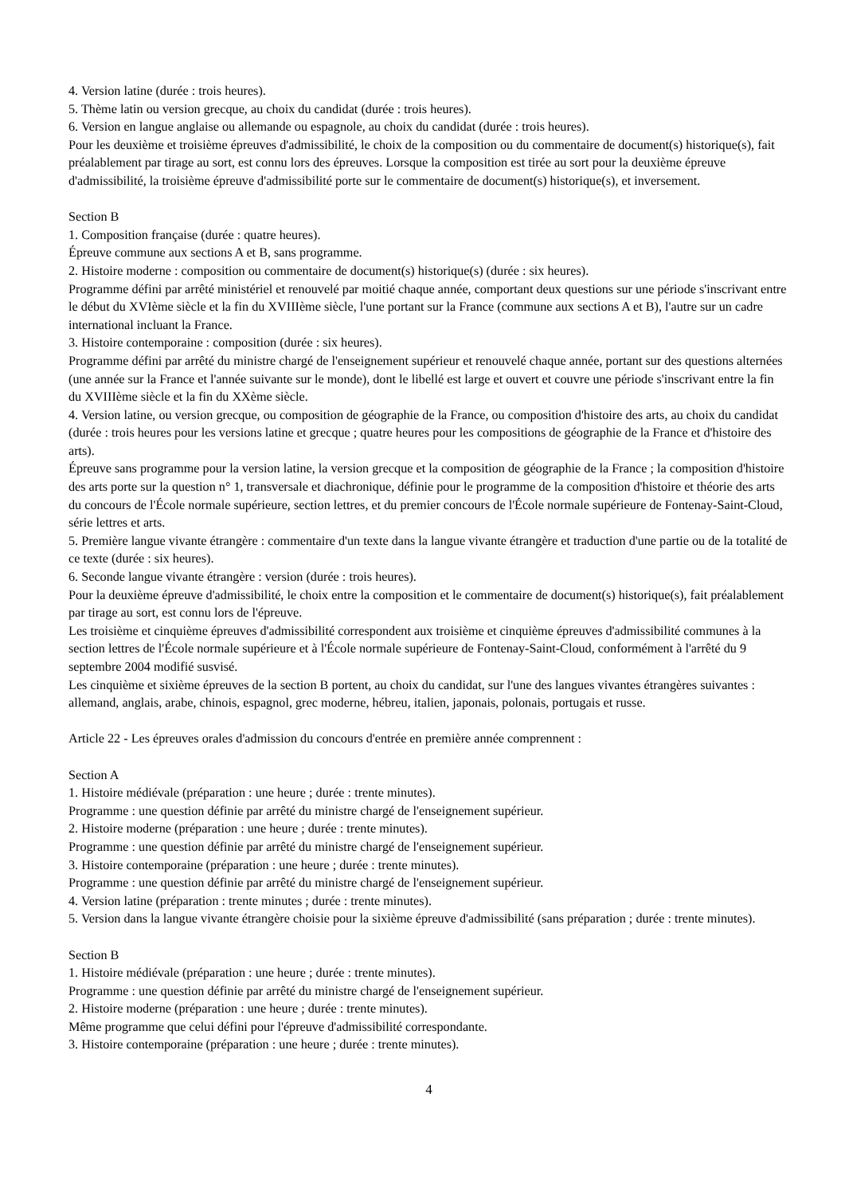4. Version latine (durée : trois heures).
5. Thème latin ou version grecque, au choix du candidat (durée : trois heures).
6. Version en langue anglaise ou allemande ou espagnole, au choix du candidat (durée : trois heures).
Pour les deuxième et troisième épreuves d'admissibilité, le choix de la composition ou du commentaire de document(s) historique(s), fait préalablement par tirage au sort, est connu lors des épreuves. Lorsque la composition est tirée au sort pour la deuxième épreuve d'admissibilité, la troisième épreuve d'admissibilité porte sur le commentaire de document(s) historique(s), et inversement.
Section B
1. Composition française (durée : quatre heures).
Épreuve commune aux sections A et B, sans programme.
2. Histoire moderne : composition ou commentaire de document(s) historique(s) (durée : six heures).
Programme défini par arrêté ministériel et renouvelé par moitié chaque année, comportant deux questions sur une période s'inscrivant entre le début du XVIème siècle et la fin du XVIIIème siècle, l'une portant sur la France (commune aux sections A et B), l'autre sur un cadre international incluant la France.
3. Histoire contemporaine : composition (durée : six heures).
Programme défini par arrêté du ministre chargé de l'enseignement supérieur et renouvelé chaque année, portant sur des questions alternées (une année sur la France et l'année suivante sur le monde), dont le libellé est large et ouvert et couvre une période s'inscrivant entre la fin du XVIIIème siècle et la fin du XXème siècle.
4. Version latine, ou version grecque, ou composition de géographie de la France, ou composition d'histoire des arts, au choix du candidat (durée : trois heures pour les versions latine et grecque ; quatre heures pour les compositions de géographie de la France et d'histoire des arts).
Épreuve sans programme pour la version latine, la version grecque et la composition de géographie de la France ; la composition d'histoire des arts porte sur la question n° 1, transversale et diachronique, définie pour le programme de la composition d'histoire et théorie des arts du concours de l'École normale supérieure, section lettres, et du premier concours de l'École normale supérieure de Fontenay-Saint-Cloud, série lettres et arts.
5. Première langue vivante étrangère : commentaire d'un texte dans la langue vivante étrangère et traduction d'une partie ou de la totalité de ce texte (durée : six heures).
6. Seconde langue vivante étrangère : version (durée : trois heures).
Pour la deuxième épreuve d'admissibilité, le choix entre la composition et le commentaire de document(s) historique(s), fait préalablement par tirage au sort, est connu lors de l'épreuve.
Les troisième et cinquième épreuves d'admissibilité correspondent aux troisième et cinquième épreuves d'admissibilité communes à la section lettres de l'École normale supérieure et à l'École normale supérieure de Fontenay-Saint-Cloud, conformément à l'arrêté du 9 septembre 2004 modifié susvisé.
Les cinquième et sixième épreuves de la section B portent, au choix du candidat, sur l'une des langues vivantes étrangères suivantes : allemand, anglais, arabe, chinois, espagnol, grec moderne, hébreu, italien, japonais, polonais, portugais et russe.
Article 22 - Les épreuves orales d'admission du concours d'entrée en première année comprennent :
Section A
1. Histoire médiévale (préparation : une heure ; durée : trente minutes).
Programme : une question définie par arrêté du ministre chargé de l'enseignement supérieur.
2. Histoire moderne (préparation : une heure ; durée : trente minutes).
Programme : une question définie par arrêté du ministre chargé de l'enseignement supérieur.
3. Histoire contemporaine (préparation : une heure ; durée : trente minutes).
Programme : une question définie par arrêté du ministre chargé de l'enseignement supérieur.
4. Version latine (préparation : trente minutes ; durée : trente minutes).
5. Version dans la langue vivante étrangère choisie pour la sixième épreuve d'admissibilité (sans préparation ; durée : trente minutes).
Section B
1. Histoire médiévale (préparation : une heure ; durée : trente minutes).
Programme : une question définie par arrêté du ministre chargé de l'enseignement supérieur.
2. Histoire moderne (préparation : une heure ; durée : trente minutes).
Même programme que celui défini pour l'épreuve d'admissibilité correspondante.
3. Histoire contemporaine (préparation : une heure ; durée : trente minutes).
4